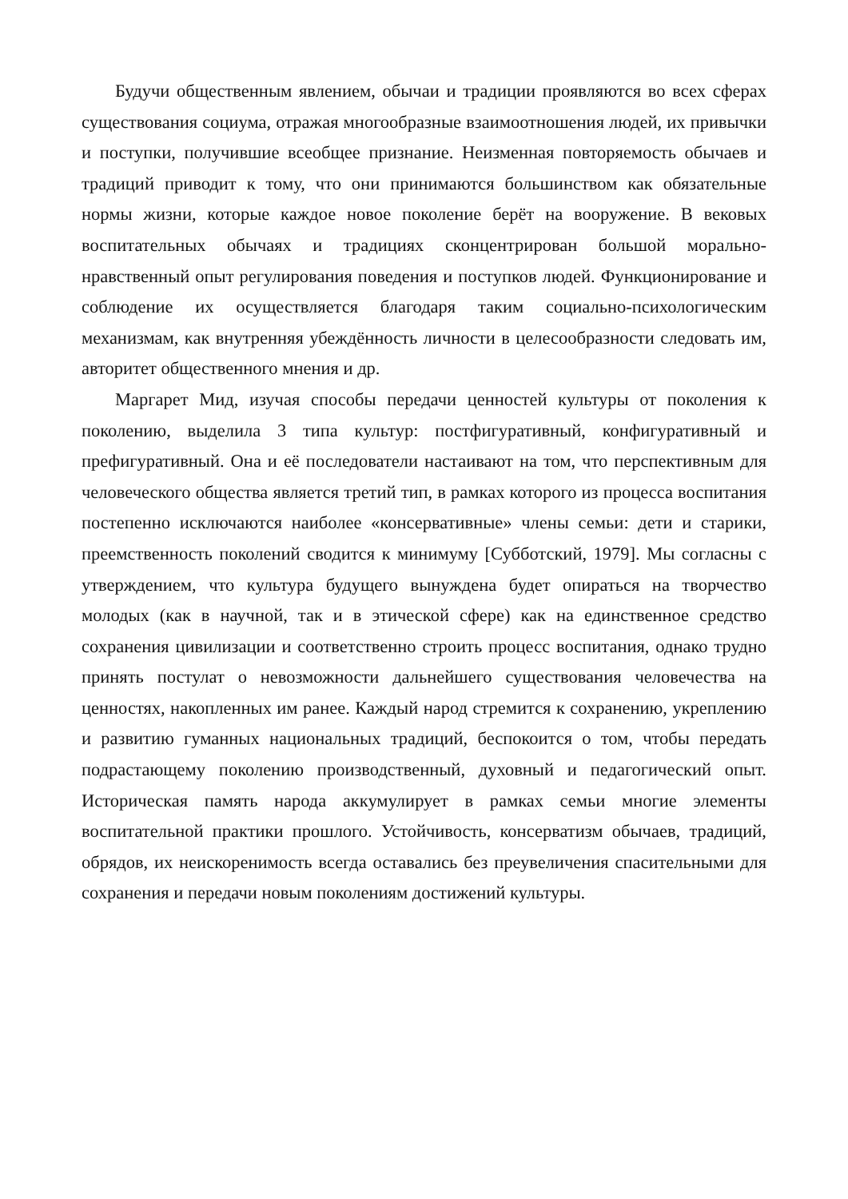Будучи общественным явлением, обычаи и традиции проявляются во всех сферах существования социума, отражая многообразные взаимоотношения людей, их привычки и поступки, получившие всеобщее признание. Неизменная повторяемость обычаев и традиций приводит к тому, что они принимаются большинством как обязательные нормы жизни, которые каждое новое поколение берёт на вооружение. В вековых воспитательных обычаях и традициях сконцентрирован большой морально-нравственный опыт регулирования поведения и поступков людей. Функционирование и соблюдение их осуществляется благодаря таким социально-психологическим механизмам, как внутренняя убеждённость личности в целесообразности следовать им, авторитет общественного мнения и др.
Маргарет Мид, изучая способы передачи ценностей культуры от поколения к поколению, выделила 3 типа культур: постфигуративный, конфигуративный и префигуративный. Она и её последователи настаивают на том, что перспективным для человеческого общества является третий тип, в рамках которого из процесса воспитания постепенно исключаются наиболее «консервативные» члены семьи: дети и старики, преемственность поколений сводится к минимуму [Субботский, 1979]. Мы согласны с утверждением, что культура будущего вынуждена будет опираться на творчество молодых (как в научной, так и в этической сфере) как на единственное средство сохранения цивилизации и соответственно строить процесс воспитания, однако трудно принять постулат о невозможности дальнейшего существования человечества на ценностях, накопленных им ранее. Каждый народ стремится к сохранению, укреплению и развитию гуманных национальных традиций, беспокоится о том, чтобы передать подрастающему поколению производственный, духовный и педагогический опыт. Историческая память народа аккумулирует в рамках семьи многие элементы воспитательной практики прошлого. Устойчивость, консерватизм обычаев, традиций, обрядов, их неискоренимость всегда оставались без преувеличения спасительными для сохранения и передачи новым поколениям достижений культуры.